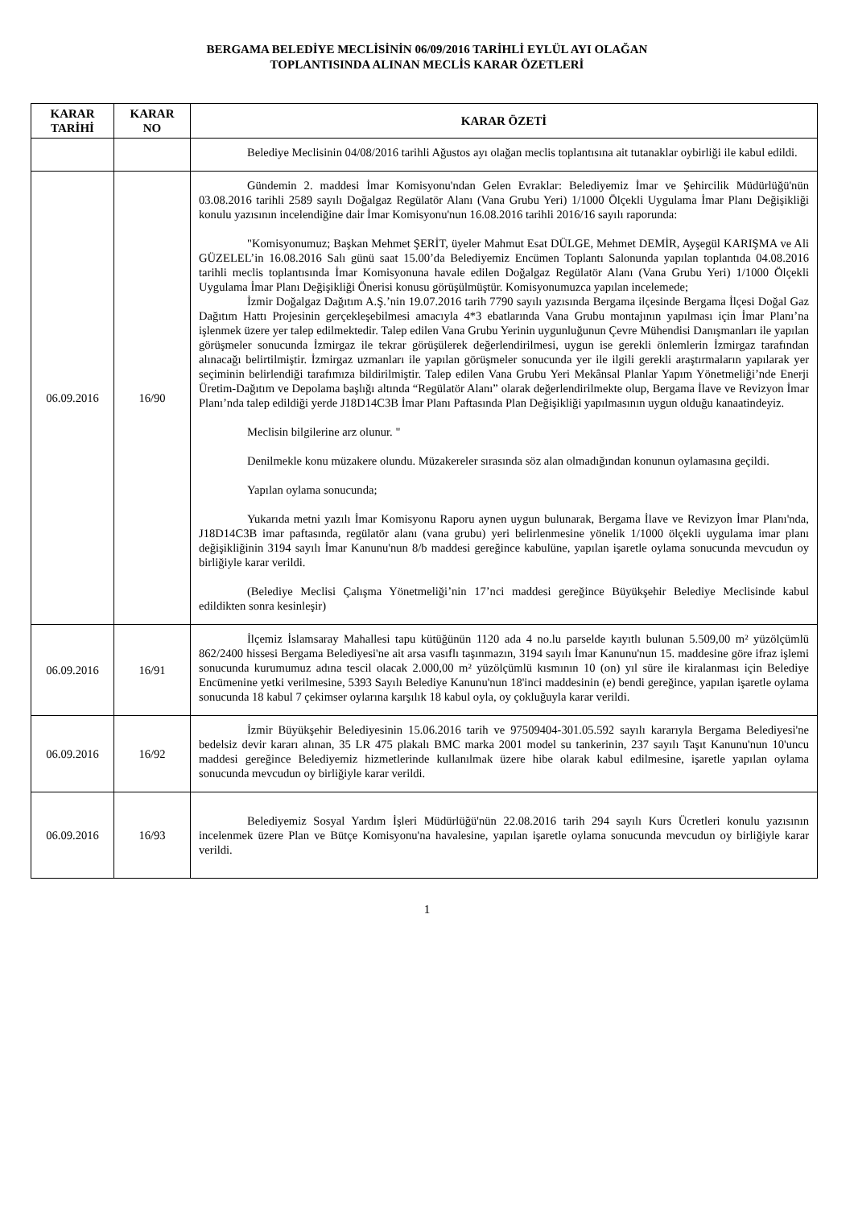BERGAMA BELEDİYE MECLİSİNİN 06/09/2016 TARİHLİ EYLÜL AYI OLAĞAN
TOPLANTISINDA ALINAN MECLİS KARAR ÖZETLERİ
| KARAR TARİHİ | KARAR NO | KARAR ÖZETİ |
| --- | --- | --- |
| | | Belediye Meclisinin 04/08/2016 tarihli Ağustos ayı olağan meclis toplantısına ait tutanaklar oybirliği ile kabul edildi. |
| 06.09.2016 | 16/90 | Gündemin 2. maddesi İmar Komisyonu'ndan Gelen Evraklar: Belediyemiz İmar ve Şehircilik Müdürlüğü'nün 03.08.2016 tarihli 2589 sayılı Doğalgaz Regülatör Alanı (Vana Grubu Yeri) 1/1000 Ölçekli Uygulama İmar Planı Değişikliği konulu yazısının incelendiğine dair İmar Komisyonu'nun 16.08.2016 tarihli 2016/16 sayılı raporunda: "Komisyonumuz; Başkan Mehmet ŞERİT, üyeler Mahmut Esat DÜLGE, Mehmet DEMİR, Ayşegül KARIŞMA ve Ali GÜZELEL’in 16.08.2016 Salı günü saat 15.00’da Belediyemiz Encümen Toplantı Salonunda yapılan toplantıda 04.08.2016 tarihli meclis toplantısında İmar Komisyonuna havale edilen Doğalgaz Regülatör Alanı (Vana Grubu Yeri) 1/1000 Ölçekli Uygulama İmar Planı Değişikliği Önerisi konusu görüşülmüştür. Komisyonumuzca yapılan incelemede; İzmir Doğalgaz Dağıtım A.Ş.’nin 19.07.2016 tarih 7790 sayılı yazısında Bergama ilçesinde Bergama İlçesi Doğal Gaz Dağıtım Hattı Projesinin gerçekleşebilmesi amacıyla 4*3 ebatlarında Vana Grubu montajının yapılması için İmar Planı’na işlenmek üzere yer talep edilmektedir. Talep edilen Vana Grubu Yerinin uygunluğunun Çevre Mühendisi Danışmanları ile yapılan görüşmeler sonucunda İzmirgaz ile tekrar görüşülerek değerlendirilmesi, uygun ise gerekli önlemlerin İzmirgaz tarafından alınacağı belirtilmiştir. İzmirgaz uzmanları ile yapılan görüşmeler sonucunda yer ile ilgili gerekli araştırmaların yapılarak yer seçiminin belirlendiği tarafımıza bildirilmiştir. Talep edilen Vana Grubu Yeri Mekânsal Planlar Yapım Yönetmeliği’nde Enerji Üretim-Dağıtım ve Depolama başlığı altında “Regülatör Alanı” olarak değerlendirilmekte olup, Bergama İlave ve Revizyon İmar Planı’nda talep edildiği yerde J18D14C3B İmar Planı Paftasında Plan Değişikliği yapılmasının uygun olduğu kanaatindeyiz. Meclisin bilgilerine arz olunur. " Denilmekle konu müzakere olundu. Müzakereler sırasında söz alan olmadığından konunun oylamasına geçildi. Yapılan oylama sonucunda; Yukarıda metni yazılı İmar Komisyonu Raporu aynen uygun bulunarak, Bergama İlave ve Revizyon İmar Planı'nda, J18D14C3B imar paftasında, regülatör alanı (vana grubu) yeri belirlenmesine yönelik 1/1000 ölçekli uygulama imar planı değişikliğinin 3194 sayılı İmar Kanunu'nun 8/b maddesi gereğince kabulüne, yapılan işaretle oylama sonucunda mevcudun oy birliğiyle karar verildi. (Belediye Meclisi Çalışma Yönetmeliği’nin 17’nci maddesi gereğince Büyükşehir Belediye Meclisinde kabul edildikten sonra kesinleşir) |
| 06.09.2016 | 16/91 | İlçemiz İslamsaray Mahallesi tapu kütüğünün 1120 ada 4 no.lu parselde kayıtlı bulunan 5.509,00 m² yüzölçümlü 862/2400 hissesi Bergama Belediyesi'ne ait arsa vasıflı taşınmazın, 3194 sayılı İmar Kanunu'nun 15. maddesine göre ifraz işlemi sonucunda kurumumuz adına tescil olacak 2.000,00 m² yüzölçümlü kısmının 10 (on) yıl süre ile kiralanması için Belediye Encümenine yetki verilmesine, 5393 Sayılı Belediye Kanunu'nun 18'inci maddesinin (e) bendi gereğince, yapılan işaretle oylama sonucunda 18 kabul 7 çekimser oylarına karşılık 18 kabul oyla, oy çokluğuyla karar verildi. |
| 06.09.2016 | 16/92 | İzmir Büyükşehir Belediyesinin 15.06.2016 tarih ve 97509404-301.05.592 sayılı kararıyla Bergama Belediyesi'ne bedelsiz devir kararı alınan, 35 LR 475 plakalı BMC marka 2001 model su tankerinin, 237 sayılı Taşıt Kanunu'nun 10'uncu maddesi gereğince Belediyemiz hizmetlerinde kullanılmak üzere hibe olarak kabul edilmesine, işaretle yapılan oylama sonucunda mevcudun oy birliğiyle karar verildi. |
| 06.09.2016 | 16/93 | Belediyemiz Sosyal Yardım İşleri Müdürlüğü'nün 22.08.2016 tarih 294 sayılı Kurs Ücretleri konulu yazısının incelenmek üzere Plan ve Bütçe Komisyonu'na havalesine, yapılan işaretle oylama sonucunda mevcudun oy birliğiyle karar verildi. |
1